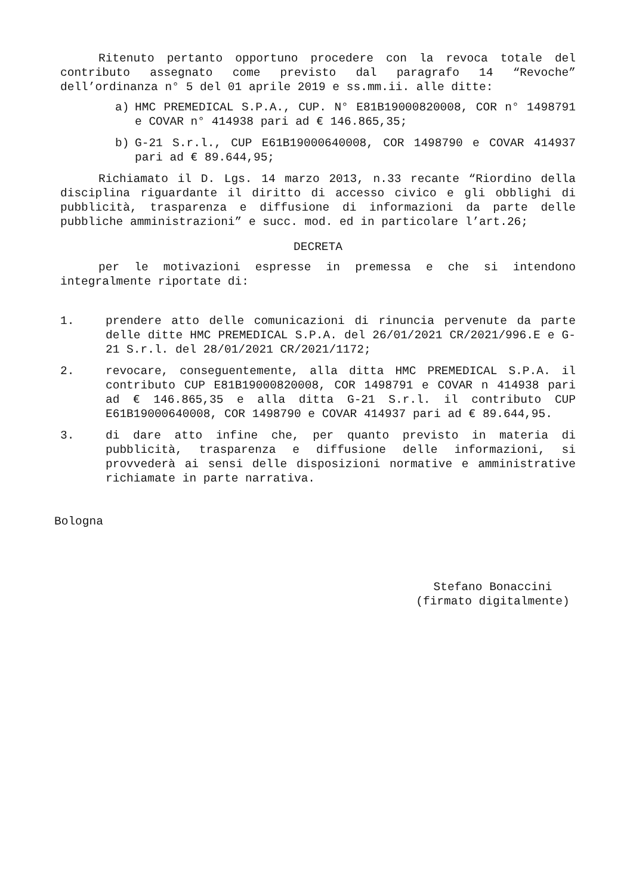Ritenuto pertanto opportuno procedere con la revoca totale del contributo assegnato come previsto dal paragrafo 14 “Revoche” dell’ordinanza n° 5 del 01 aprile 2019 e ss.mm.ii. alle ditte:
a) HMC PREMEDICAL S.P.A., CUP. N° E81B19000820008, COR n° 1498791 e COVAR n° 414938 pari ad € 146.865,35;
b) G-21 S.r.l., CUP E61B19000640008, COR 1498790 e COVAR 414937 pari ad € 89.644,95;
Richiamato il D. Lgs. 14 marzo 2013, n.33 recante “Riordino della disciplina riguardante il diritto di accesso civico e gli obblighi di pubblicità, trasparenza e diffusione di informazioni da parte delle pubbliche amministrazioni” e succ. mod. ed in particolare l’art.26;
DECRETA
per le motivazioni espresse in premessa e che si intendono integralmente riportate di:
1. prendere atto delle comunicazioni di rinuncia pervenute da parte delle ditte HMC PREMEDICAL S.P.A. del 26/01/2021 CR/2021/996.E e G-21 S.r.l. del 28/01/2021 CR/2021/1172;
2. revocare, conseguentemente, alla ditta HMC PREMEDICAL S.P.A. il contributo CUP E81B19000820008, COR 1498791 e COVAR n 414938 pari ad € 146.865,35 e alla ditta G-21 S.r.l. il contributo CUP E61B19000640008, COR 1498790 e COVAR 414937 pari ad € 89.644,95.
3. di dare atto infine che, per quanto previsto in materia di pubblicità, trasparenza e diffusione delle informazioni, si provvederà ai sensi delle disposizioni normative e amministrative richiamate in parte narrativa.
Bologna
Stefano Bonaccini
(firmato digitalmente)